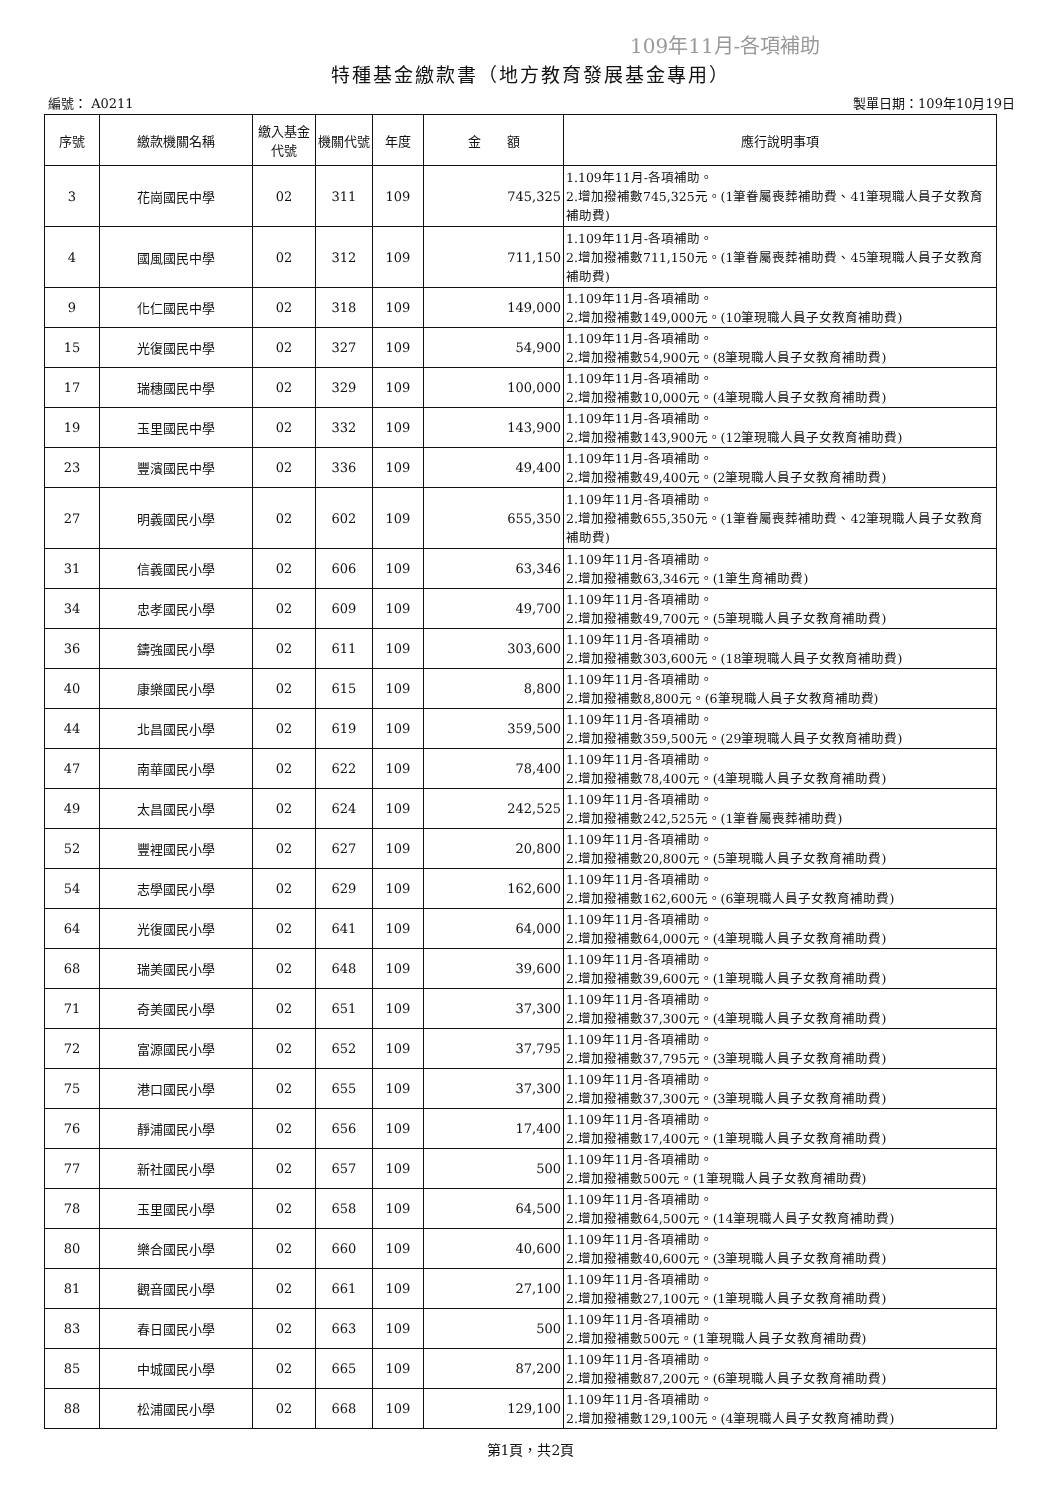109年11月-各項補助
特種基金繳款書（地方教育發展基金專用）
編號： A0211 製單日期：109年10月19日
| 序號 | 繳款機關名稱 | 繳入基金代號 | 機關代號 | 年度 | 金 額 | 應行說明事項 |
| --- | --- | --- | --- | --- | --- | --- |
| 3 | 花崗國民中學 | 02 | 311 | 109 | 745,325 | 1.109年11月-各項補助。 2.增加撥補數745,325元。(1筆眷屬喪葬補助費、41筆現職人員子女教育補助費) |
| 4 | 國風國民中學 | 02 | 312 | 109 | 711,150 | 1.109年11月-各項補助。 2.增加撥補數711,150元。(1筆眷屬喪葬補助費、45筆現職人員子女教育補助費) |
| 9 | 化仁國民中學 | 02 | 318 | 109 | 149,000 | 1.109年11月-各項補助。 2.增加撥補數149,000元。(10筆現職人員子女教育補助費) |
| 15 | 光復國民中學 | 02 | 327 | 109 | 54,900 | 1.109年11月-各項補助。 2.增加撥補數54,900元。(8筆現職人員子女教育補助費) |
| 17 | 瑞穗國民中學 | 02 | 329 | 109 | 100,000 | 1.109年11月-各項補助。 2.增加撥補數10,000元。(4筆現職人員子女教育補助費) |
| 19 | 玉里國民中學 | 02 | 332 | 109 | 143,900 | 1.109年11月-各項補助。 2.增加撥補數143,900元。(12筆現職人員子女教育補助費) |
| 23 | 豐濱國民中學 | 02 | 336 | 109 | 49,400 | 1.109年11月-各項補助。 2.增加撥補數49,400元。(2筆現職人員子女教育補助費) |
| 27 | 明義國民小學 | 02 | 602 | 109 | 655,350 | 1.109年11月-各項補助。 2.增加撥補數655,350元。(1筆眷屬喪葬補助費、42筆現職人員子女教育補助費) |
| 31 | 信義國民小學 | 02 | 606 | 109 | 63,346 | 1.109年11月-各項補助。 2.增加撥補數63,346元。(1筆生育補助費) |
| 34 | 忠孝國民小學 | 02 | 609 | 109 | 49,700 | 1.109年11月-各項補助。 2.增加撥補數49,700元。(5筆現職人員子女教育補助費) |
| 36 | 鑄強國民小學 | 02 | 611 | 109 | 303,600 | 1.109年11月-各項補助。 2.增加撥補數303,600元。(18筆現職人員子女教育補助費) |
| 40 | 康樂國民小學 | 02 | 615 | 109 | 8,800 | 1.109年11月-各項補助。 2.增加撥補數8,800元。(6筆現職人員子女教育補助費) |
| 44 | 北昌國民小學 | 02 | 619 | 109 | 359,500 | 1.109年11月-各項補助。 2.增加撥補數359,500元。(29筆現職人員子女教育補助費) |
| 47 | 南華國民小學 | 02 | 622 | 109 | 78,400 | 1.109年11月-各項補助。 2.增加撥補數78,400元。(4筆現職人員子女教育補助費) |
| 49 | 太昌國民小學 | 02 | 624 | 109 | 242,525 | 1.109年11月-各項補助。 2.增加撥補數242,525元。(1筆眷屬喪葬補助費) |
| 52 | 豐裡國民小學 | 02 | 627 | 109 | 20,800 | 1.109年11月-各項補助。 2.增加撥補數20,800元。(5筆現職人員子女教育補助費) |
| 54 | 志學國民小學 | 02 | 629 | 109 | 162,600 | 1.109年11月-各項補助。 2.增加撥補數162,600元。(6筆現職人員子女教育補助費) |
| 64 | 光復國民小學 | 02 | 641 | 109 | 64,000 | 1.109年11月-各項補助。 2.增加撥補數64,000元。(4筆現職人員子女教育補助費) |
| 68 | 瑞美國民小學 | 02 | 648 | 109 | 39,600 | 1.109年11月-各項補助。 2.增加撥補數39,600元。(1筆現職人員子女教育補助費) |
| 71 | 奇美國民小學 | 02 | 651 | 109 | 37,300 | 1.109年11月-各項補助。 2.增加撥補數37,300元。(4筆現職人員子女教育補助費) |
| 72 | 富源國民小學 | 02 | 652 | 109 | 37,795 | 1.109年11月-各項補助。 2.增加撥補數37,795元。(3筆現職人員子女教育補助費) |
| 75 | 港口國民小學 | 02 | 655 | 109 | 37,300 | 1.109年11月-各項補助。 2.增加撥補數37,300元。(3筆現職人員子女教育補助費) |
| 76 | 靜浦國民小學 | 02 | 656 | 109 | 17,400 | 1.109年11月-各項補助。 2.增加撥補數17,400元。(1筆現職人員子女教育補助費) |
| 77 | 新社國民小學 | 02 | 657 | 109 | 500 | 1.109年11月-各項補助。 2.增加撥補數500元。(1筆現職人員子女教育補助費) |
| 78 | 玉里國民小學 | 02 | 658 | 109 | 64,500 | 1.109年11月-各項補助。 2.增加撥補數64,500元。(14筆現職人員子女教育補助費) |
| 80 | 樂合國民小學 | 02 | 660 | 109 | 40,600 | 1.109年11月-各項補助。 2.增加撥補數40,600元。(3筆現職人員子女教育補助費) |
| 81 | 觀音國民小學 | 02 | 661 | 109 | 27,100 | 1.109年11月-各項補助。 2.增加撥補數27,100元。(1筆現職人員子女教育補助費) |
| 83 | 春日國民小學 | 02 | 663 | 109 | 500 | 1.109年11月-各項補助。 2.增加撥補數500元。(1筆現職人員子女教育補助費) |
| 85 | 中城國民小學 | 02 | 665 | 109 | 87,200 | 1.109年11月-各項補助。 2.增加撥補數87,200元。(6筆現職人員子女教育補助費) |
| 88 | 松浦國民小學 | 02 | 668 | 109 | 129,100 | 1.109年11月-各項補助。 2.增加撥補數129,100元。(4筆現職人員子女教育補助費) |
第1頁，共2頁